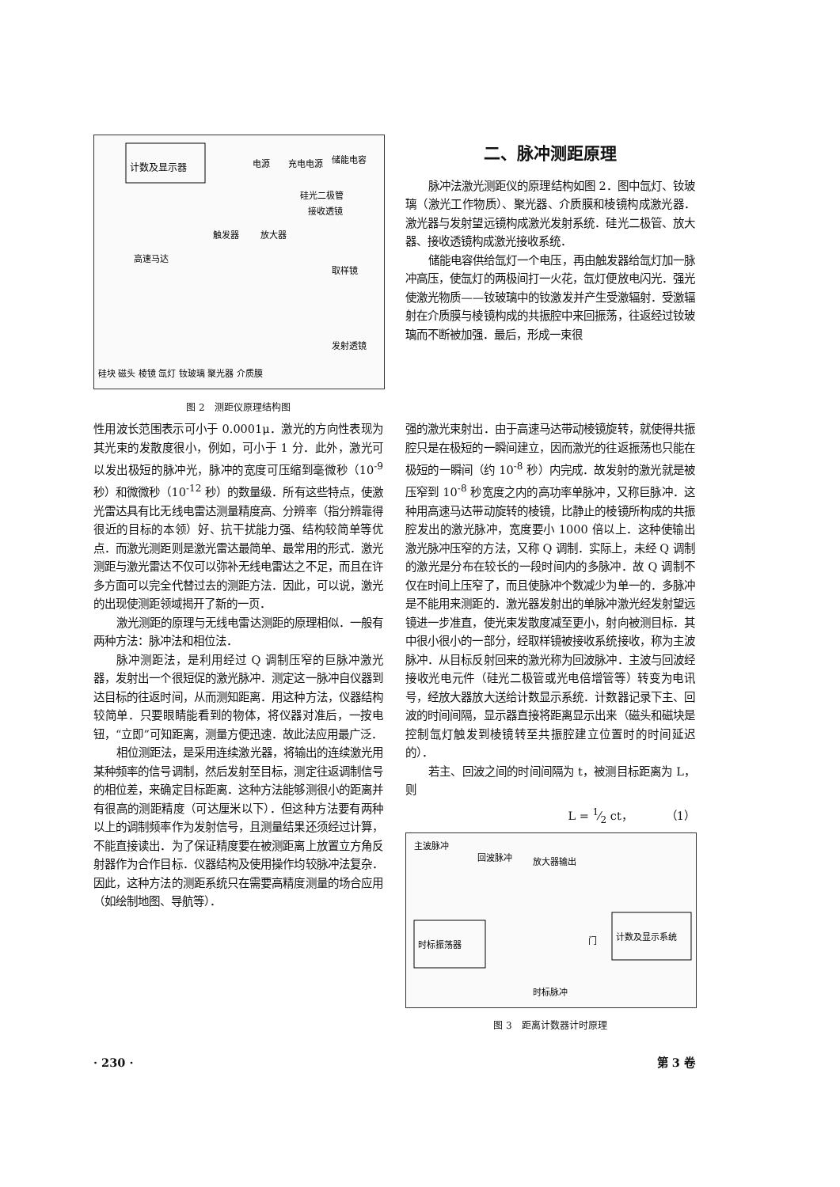计数及显示器
电源
充电电源
储能电容
硅光二极管
接收透镜
触发器
放大器
高速马达
取样镜
发射透镜
硅块 磁头 棱镜 氙灯 钕玻璃 聚光器 介质膜
图 2　测距仪原理结构图
二、脉冲测距原理
脉冲法激光测距仪的原理结构如图 2．图中氙灯、钕玻璃（激光工作物质）、聚光器、介质膜和棱镜构成激光器．激光器与发射望远镜构成激光发射系统．硅光二极管、放大器、接收透镜构成激光接收系统．
储能电容供给氙灯一个电压，再由触发器给氙灯加一脉冲高压，使氙灯的两极间打一火花，氙灯便放电闪光．强光使激光物质——钕玻璃中的钕激发并产生受激辐射．受激辐射在介质膜与棱镜构成的共振腔中来回振荡，往返经过钕玻璃而不断被加强．最后，形成一束很
性用波长范围表示可小于 0.0001μ．激光的方向性表现为其光束的发散度很小，例如，可小于 1 分．此外，激光可以发出极短的脉冲光，脉冲的宽度可压缩到毫微秒（10<sup>-9</sup> 秒）和微微秒（10<sup>-12</sup> 秒）的数量级．所有这些特点，使激光雷达具有比无线电雷达测量精度高、分辨率（指分辨靠得很近的目标的本领）好、抗干扰能力强、结构较简单等优点．而激光测距则是激光雷达最简单、最常用的形式．激光测距与激光雷达不仅可以弥补无线电雷达之不足，而且在许多方面可以完全代替过去的测距方法．因此，可以说，激光的出现使测距领域揭开了新的一页．
激光测距的原理与无线电雷达测距的原理相似．一般有两种方法：脉冲法和相位法．
脉冲测距法，是利用经过 Q 调制压窄的巨脉冲激光器，发射出一个很短促的激光脉冲．测定这一脉冲自仪器到达目标的往返时间，从而测知距离．用这种方法，仪器结构较简单．只要眼睛能看到的物体，将仪器对准后，一按电钮，“立即”可知距离，测量方便迅速．故此法应用最广泛．
相位测距法，是采用连续激光器，将输出的连续激光用某种频率的信号调制，然后发射至目标，测定往返调制信号的相位差，来确定目标距离．这种方法能够测很小的距离并有很高的测距精度（可达厘米以下）．但这种方法要有两种以上的调制频率作为发射信号，且测量结果还须经过计算，不能直接读出．为了保证精度要在被测距离上放置立方角反射器作为合作目标．仪器结构及使用操作均较脉冲法复杂．因此，这种方法的测距系统只在需要高精度测量的场合应用（如绘制地图、导航等）．
强的激光束射出．由于高速马达带动棱镜旋转，就使得共振腔只是在极短的一瞬间建立，因而激光的往返振荡也只能在极短的一瞬间（约 10<sup>-8</sup> 秒）内完成．故发射的激光就是被压窄到 10<sup>-8</sup> 秒宽度之内的高功率单脉冲，又称巨脉冲．这种用高速马达带动旋转的棱镜，比静止的棱镜所构成的共振腔发出的激光脉冲，宽度要小 1000 倍以上．这种使输出激光脉冲压窄的方法，又称 Q 调制．实际上，未经 Q 调制的激光是分布在较长的一段时间内的多脉冲．故 Q 调制不仅在时间上压窄了，而且使脉冲个数减少为单一的．多脉冲是不能用来测距的．激光器发射出的单脉冲激光经发射望远镜进一步准直，使光束发散度减至更小，射向被测目标．其中很小很小的一部分，经取样镜被接收系统接收，称为主波脉冲．从目标反射回来的激光称为回波脉冲．主波与回波经接收光电元件（硅光二极管或光电倍增管等）转变为电讯号，经放大器放大送给计数显示系统．计数器记录下主、回波的时间间隔，显示器直接将距离显示出来（磁头和磁块是控制氙灯触发到棱镜转至共振腔建立位置时的时间延迟的）．
若主、回波之间的时间间隔为 t，被测目标距离为 L，则
L = 1⁄2 ct，　　　　（1）
主波脉冲
回波脉冲
放大器输出
时标振荡器
门
计数及显示系统
时标脉冲
图 3　距离计数器计时原理
· 230 · 第 3 卷